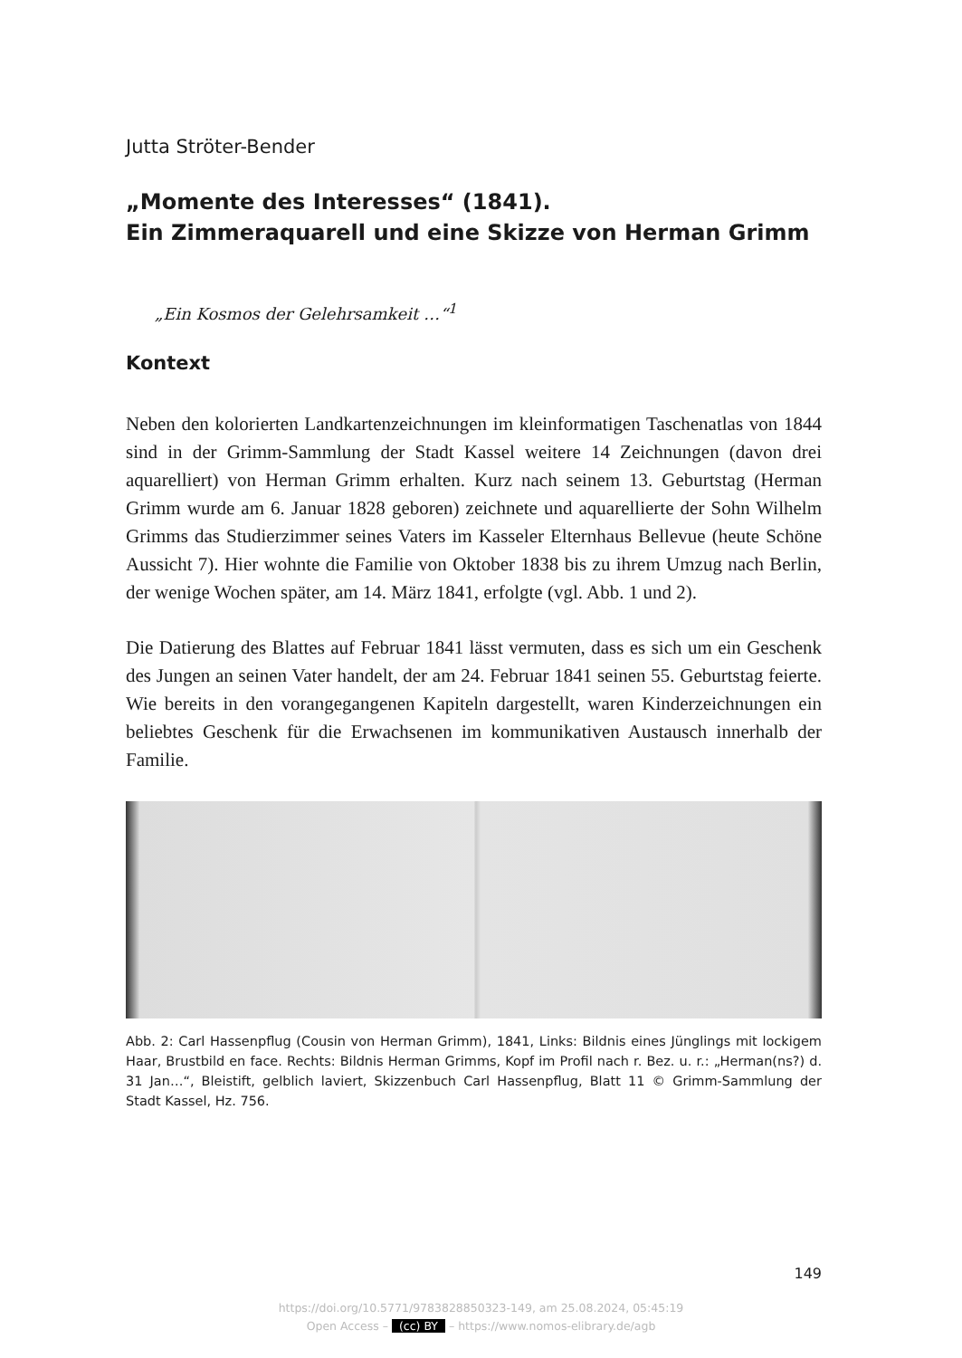Jutta Ströter-Bender
„Momente des Interesses“ (1841).
Ein Zimmeraquarell und eine Skizze von Herman Grimm
„Ein Kosmos der Gelehrsamkeit …“<sup>1</sup>
Kontext
Neben den kolorierten Landkartenzeichnungen im kleinformatigen Taschenatlas von 1844 sind in der Grimm-Sammlung der Stadt Kassel weitere 14 Zeichnungen (davon drei aquarelliert) von Herman Grimm erhalten. Kurz nach seinem 13. Geburtstag (Herman Grimm wurde am 6. Januar 1828 geboren) zeichnete und aquarellierte der Sohn Wilhelm Grimms das Studierzimmer seines Vaters im Kasseler Elternhaus Bellevue (heute Schöne Aussicht 7). Hier wohnte die Familie von Oktober 1838 bis zu ihrem Umzug nach Berlin, der wenige Wochen später, am 14. März 1841, erfolgte (vgl. Abb. 1 und 2).
Die Datierung des Blattes auf Februar 1841 lässt vermuten, dass es sich um ein Geschenk des Jungen an seinen Vater handelt, der am 24. Februar 1841 seinen 55. Geburtstag feierte. Wie bereits in den vorangegangenen Kapiteln dargestellt, waren Kinderzeichnungen ein beliebtes Geschenk für die Erwachsenen im kommunikativen Austausch innerhalb der Familie.
Abb. 2: Carl Hassenpflug (Cousin von Herman Grimm), 1841, Links: Bildnis eines Jünglings mit lockigem Haar, Brustbild en face. Rechts: Bildnis Herman Grimms, Kopf im Profil nach r. Bez. u. r.: „Herman(ns?) d. 31 Jan…“, Bleistift, gelblich laviert, Skizzenbuch Carl Hassenpflug, Blatt 11 © Grimm-Sammlung der Stadt Kassel, Hz. 756.
149
https://doi.org/10.5771/9783828850323-149, am 25.08.2024, 05:45:19
Open Access – (cc) BY – https://www.nomos-elibrary.de/agb